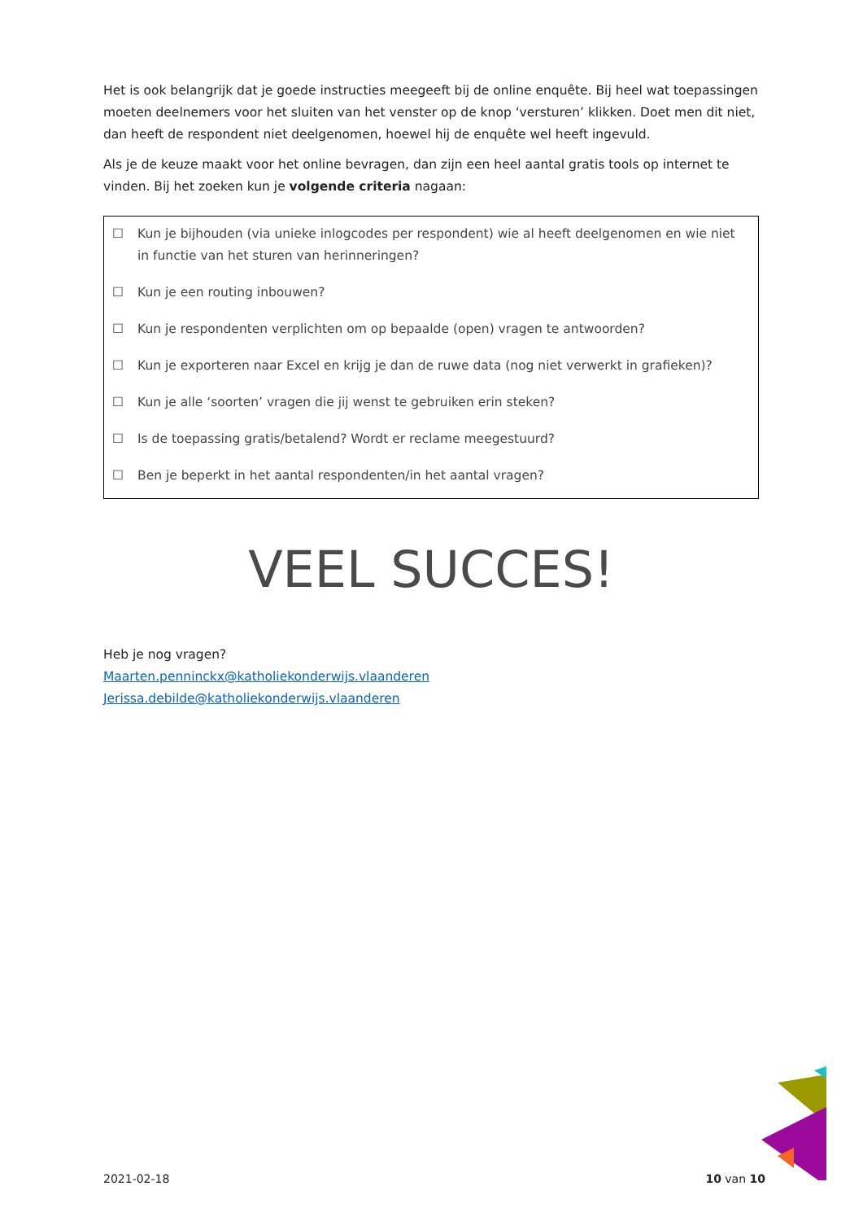Het is ook belangrijk dat je goede instructies meegeeft bij de online enquête. Bij heel wat toepassingen moeten deelnemers voor het sluiten van het venster op de knop ‘versturen’ klikken. Doet men dit niet, dan heeft de respondent niet deelgenomen, hoewel hij de enquête wel heeft ingevuld.
Als je de keuze maakt voor het online bevragen, dan zijn een heel aantal gratis tools op internet te vinden. Bij het zoeken kun je volgende criteria nagaan:
☐ Kun je bijhouden (via unieke inlogcodes per respondent) wie al heeft deelgenomen en wie niet in functie van het sturen van herinneringen?
☐ Kun je een routing inbouwen?
☐ Kun je respondenten verplichten om op bepaalde (open) vragen te antwoorden?
☐ Kun je exporteren naar Excel en krijg je dan de ruwe data (nog niet verwerkt in grafieken)?
☐ Kun je alle ‘soorten’ vragen die jij wenst te gebruiken erin steken?
☐ Is de toepassing gratis/betalend? Wordt er reclame meegestuurd?
☐ Ben je beperkt in het aantal respondenten/in het aantal vragen?
VEEL SUCCES!
Heb je nog vragen?
Maarten.penninckx@katholiekonderwijs.vlaanderen
Jerissa.debilde@katholiekonderwijs.vlaanderen
2021-02-18 10 van 10